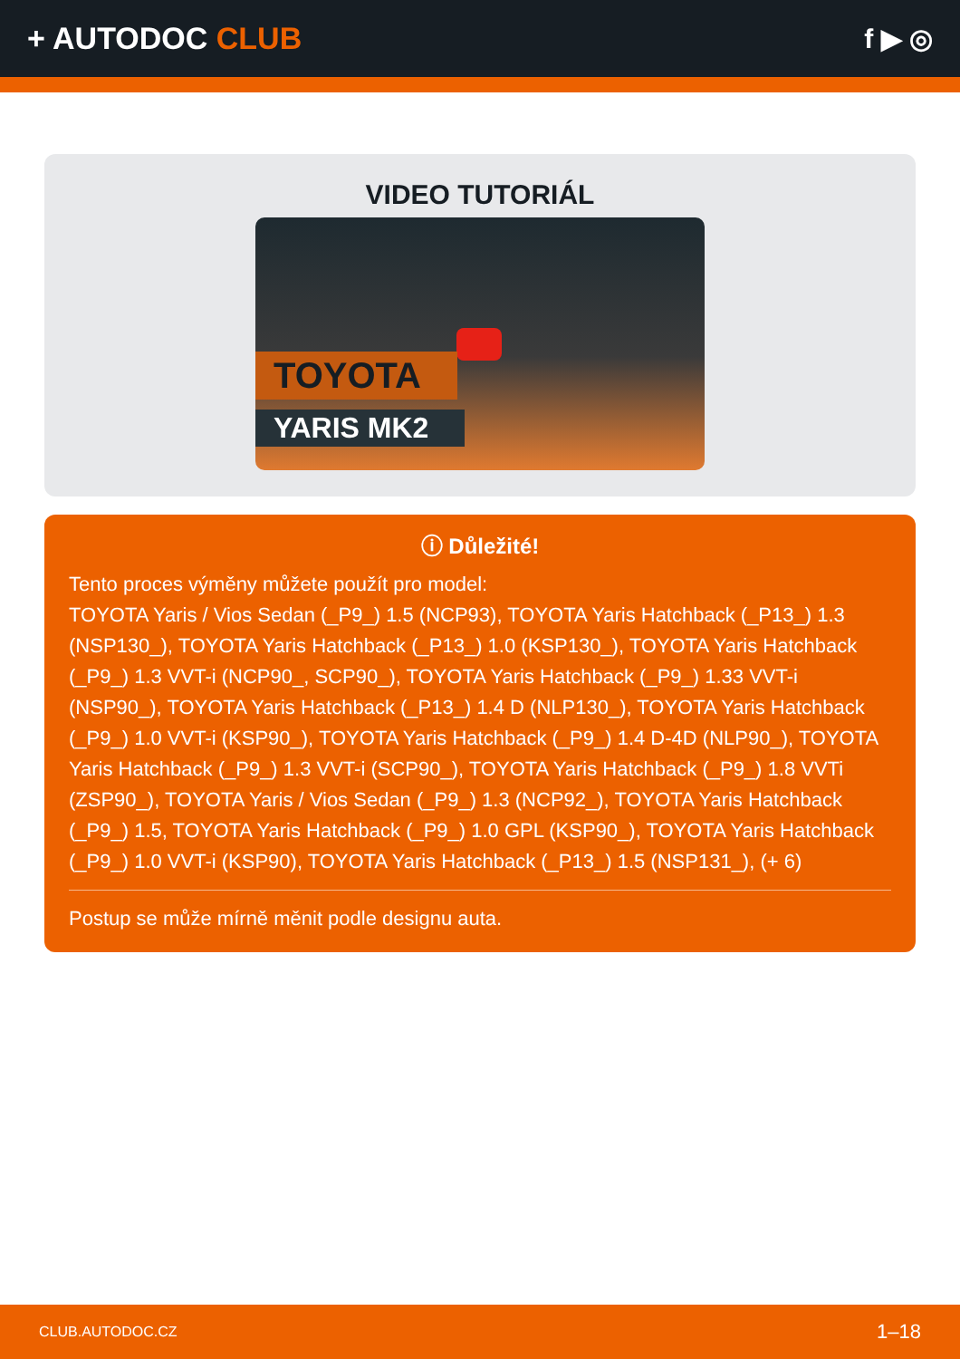+ AUTODOC CLUB f ▶ ◎
VIDEO TUTORIÁL
TOYOTA
YARIS MK2
ⓘ Důležité!
Tento proces výměny můžete použít pro model:
TOYOTA Yaris / Vios Sedan (_P9_) 1.5 (NCP93), TOYOTA Yaris Hatchback (_P13_) 1.3 (NSP130_), TOYOTA Yaris Hatchback (_P13_) 1.0 (KSP130_), TOYOTA Yaris Hatchback (_P9_) 1.3 VVT-i (NCP90_, SCP90_), TOYOTA Yaris Hatchback (_P9_) 1.33 VVT-i (NSP90_), TOYOTA Yaris Hatchback (_P13_) 1.4 D (NLP130_), TOYOTA Yaris Hatchback (_P9_) 1.0 VVT-i (KSP90_), TOYOTA Yaris Hatchback (_P9_) 1.4 D-4D (NLP90_), TOYOTA Yaris Hatchback (_P9_) 1.3 VVT-i (SCP90_), TOYOTA Yaris Hatchback (_P9_) 1.8 VVTi (ZSP90_), TOYOTA Yaris / Vios Sedan (_P9_) 1.3 (NCP92_), TOYOTA Yaris Hatchback (_P9_) 1.5, TOYOTA Yaris Hatchback (_P9_) 1.0 GPL (KSP90_), TOYOTA Yaris Hatchback (_P9_) 1.0 VVT-i (KSP90), TOYOTA Yaris Hatchback (_P13_) 1.5 (NSP131_), (+ 6)
Postup se může mírně měnit podle designu auta.
CLUB.AUTODOC.CZ 1–18